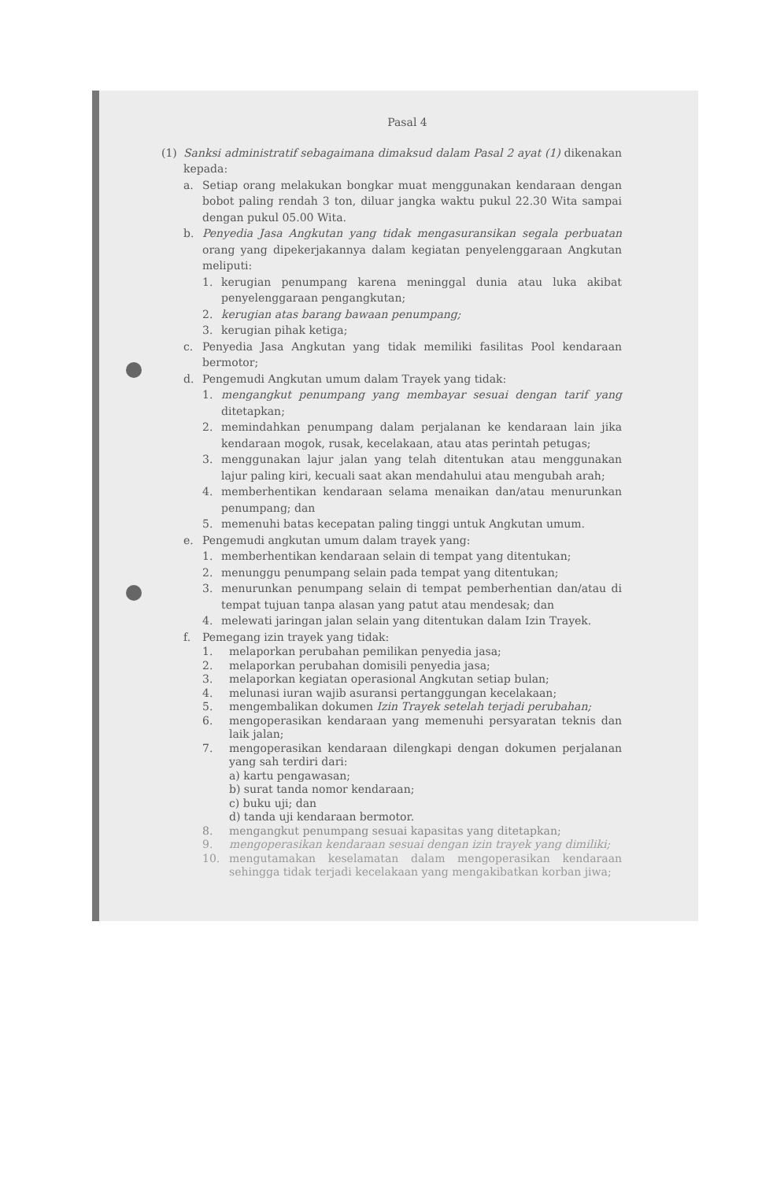Pasal 4
(1) Sanksi administratif sebagaimana dimaksud dalam Pasal 2 ayat (1) dikenakan kepada:
a. Setiap orang melakukan bongkar muat menggunakan kendaraan dengan bobot paling rendah 3 ton, diluar jangka waktu pukul 22.30 Wita sampai dengan pukul 05.00 Wita.
b. Penyedia Jasa Angkutan yang tidak mengasuransikan segala perbuatan orang yang dipekerjakannya dalam kegiatan penyelenggaraan Angkutan meliputi:
1. kerugian penumpang karena meninggal dunia atau luka akibat penyelenggaraan pengangkutan;
2. kerugian atas barang bawaan penumpang;
3. kerugian pihak ketiga;
c. Penyedia Jasa Angkutan yang tidak memiliki fasilitas Pool kendaraan bermotor;
d. Pengemudi Angkutan umum dalam Trayek yang tidak:
1. mengangkut penumpang yang membayar sesuai dengan tarif yang ditetapkan;
2. memindahkan penumpang dalam perjalanan ke kendaraan lain jika kendaraan mogok, rusak, kecelakaan, atau atas perintah petugas;
3. menggunakan lajur jalan yang telah ditentukan atau menggunakan lajur paling kiri, kecuali saat akan mendahului atau mengubah arah;
4. memberhentikan kendaraan selama menaikan dan/atau menurunkan penumpang; dan
5. memenuhi batas kecepatan paling tinggi untuk Angkutan umum.
e. Pengemudi angkutan umum dalam trayek yang:
1. memberhentikan kendaraan selain di tempat yang ditentukan;
2. menunggu penumpang selain pada tempat yang ditentukan;
3. menurunkan penumpang selain di tempat pemberhentian dan/atau di tempat tujuan tanpa alasan yang patut atau mendesak; dan
4. melewati jaringan jalan selain yang ditentukan dalam Izin Trayek.
f. Pemegang izin trayek yang tidak:
1. melaporkan perubahan pemilikan penyedia jasa;
2. melaporkan perubahan domisili penyedia jasa;
3. melaporkan kegiatan operasional Angkutan setiap bulan;
4. melunasi iuran wajib asuransi pertanggungan kecelakaan;
5. mengembalikan dokumen Izin Trayek setelah terjadi perubahan;
6. mengoperasikan kendaraan yang memenuhi persyaratan teknis dan laik jalan;
7. mengoperasikan kendaraan dilengkapi dengan dokumen perjalanan yang sah terdiri dari:
a) kartu pengawasan;
b) surat tanda nomor kendaraan;
c) buku uji; dan
d) tanda uji kendaraan bermotor.
8. mengangkut penumpang sesuai kapasitas yang ditetapkan;
9. mengoperasikan kendaraan sesuai dengan izin trayek yang dimiliki;
10. mengutamakan keselamatan dalam mengoperasikan kendaraan sehingga tidak terjadi kecelakaan yang mengakibatkan korban jiwa;